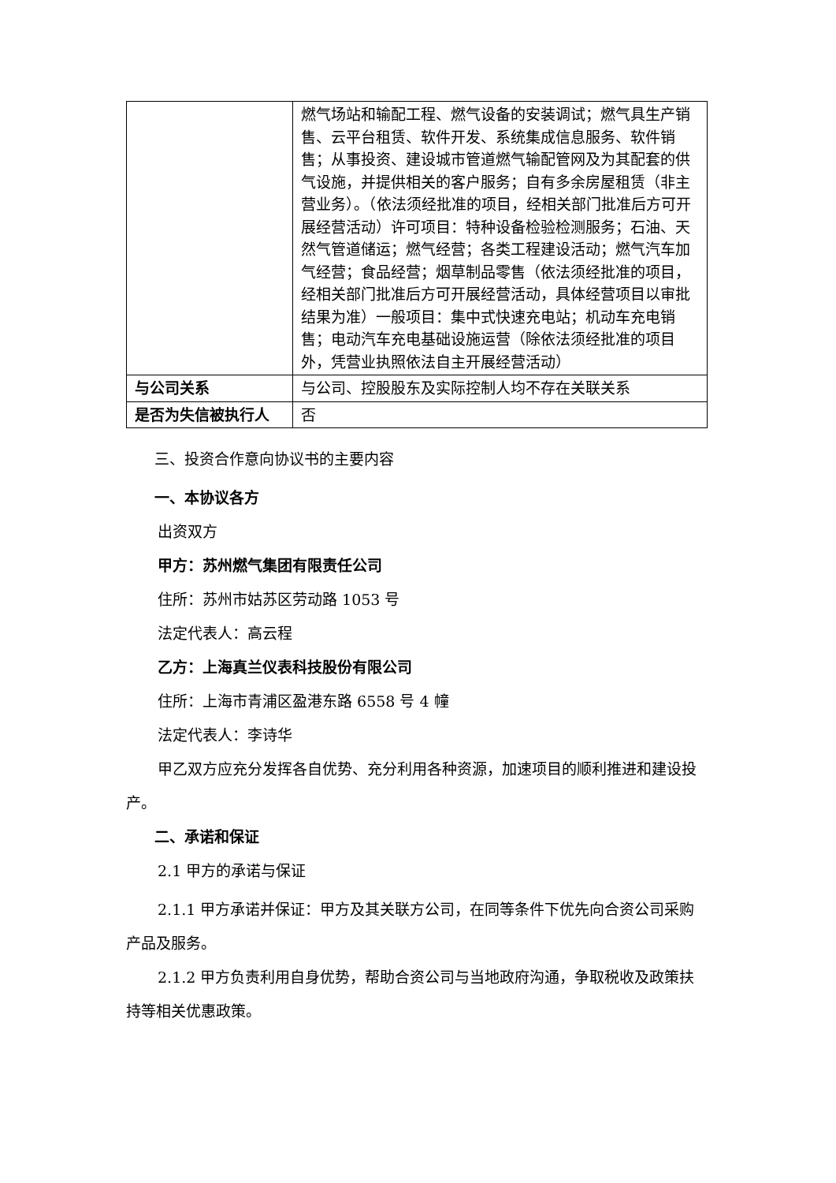| | 燃气场站和输配工程、燃气设备的安装调试；燃气具生产销售、云平台租赁、软件开发、系统集成信息服务、软件销售；从事投资、建设城市管道燃气输配管网及为其配套的供气设施，并提供相关的客户服务；自有多余房屋租赁（非主营业务）。（依法须经批准的项目，经相关部门批准后方可开展经营活动）许可项目：特种设备检验检测服务；石油、天然气管道储运；燃气经营；各类工程建设活动；燃气汽车加气经营；食品经营；烟草制品零售（依法须经批准的项目，经相关部门批准后方可开展经营活动，具体经营项目以审批结果为准）一般项目：集中式快速充电站；机动车充电销售；电动汽车充电基础设施运营（除依法须经批准的项目外，凭营业执照依法自主开展经营活动） |
| 与公司关系 | 与公司、控股股东及实际控制人均不存在关联关系 |
| 是否为失信被执行人 | 否 |
三、投资合作意向协议书的主要内容
一、本协议各方
出资双方
甲方：苏州燃气集团有限责任公司
住所：苏州市姑苏区劳动路 1053 号
法定代表人：高云程
乙方：上海真兰仪表科技股份有限公司
住所：上海市青浦区盈港东路 6558 号 4 幢
法定代表人：李诗华
甲乙双方应充分发挥各自优势、充分利用各种资源，加速项目的顺利推进和建设投产。
二、承诺和保证
2.1 甲方的承诺与保证
2.1.1 甲方承诺并保证：甲方及其关联方公司，在同等条件下优先向合资公司采购产品及服务。
2.1.2 甲方负责利用自身优势，帮助合资公司与当地政府沟通，争取税收及政策扶持等相关优惠政策。